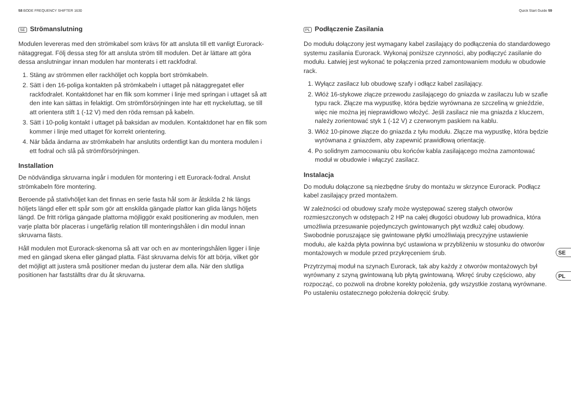58 BODE FREQUENCY SHIFTER 1630
SE Strömanslutning
Modulen levereras med den strömkabel som krävs för att ansluta till ett vanligt Eurorack-nätaggregat. Följ dessa steg för att ansluta ström till modulen. Det är lättare att göra dessa anslutningar innan modulen har monterats i ett rackfodral.
1. Stäng av strömmen eller rackhöljet och koppla bort strömkabeln.
2. Sätt i den 16-poliga kontakten på strömkabeln i uttaget på nätaggregatet eller rackfodralet. Kontaktdonet har en flik som kommer i linje med springan i uttaget så att den inte kan sättas in felaktigt. Om strömförsörjningen inte har ett nyckeluttag, se till att orientera stift 1 (-12 V) med den röda remsan på kabeln.
3. Sätt i 10-polig kontakt i uttaget på baksidan av modulen. Kontaktdonet har en flik som kommer i linje med uttaget för korrekt orientering.
4. När båda ändarna av strömkabeln har anslutits ordentligt kan du montera modulen i ett fodral och slå på strömförsörjningen.
Installation
De nödvändiga skruvarna ingår i modulen för montering i ett Eurorack-fodral. Anslut strömkabeln före montering.
Beroende på stativhöljet kan det finnas en serie fasta hål som är åtskilda 2 hk längs höljets längd eller ett spår som gör att enskilda gängade plattor kan glida längs höljets längd. De fritt rörliga gängade plattorna möjliggör exakt positionering av modulen, men varje platta bör placeras i ungefärlig relation till monteringshålen i din modul innan skruvarna fästs.
Håll modulen mot Eurorack-skenorna så att var och en av monteringshålen ligger i linje med en gängad skena eller gängad platta. Fäst skruvarna delvis för att börja, vilket gör det möjligt att justera små positioner medan du justerar dem alla. När den slutliga positionen har fastställts drar du åt skruvarna.
Quick Start Guide 59
PL Podłączenie Zasilania
Do modułu dołączony jest wymagany kabel zasilający do podłączenia do standardowego systemu zasilania Eurorack. Wykonaj poniższe czynności, aby podłączyć zasilanie do modułu. Łatwiej jest wykonać te połączenia przed zamontowaniem modułu w obudowie rack.
1. Wyłącz zasilacz lub obudowę szafy i odłącz kabel zasilający.
2. Włóż 16-stykowe złącze przewodu zasilającego do gniazda w zasilaczu lub w szafie typu rack. Złącze ma wypustkę, która będzie wyrównana ze szczeliną w gnieździe, więc nie można jej nieprawidłowo włożyć. Jeśli zasilacz nie ma gniazda z kluczem, należy zorientować styk 1 (-12 V) z czerwonym paskiem na kablu.
3. Włóż 10-pinowe złącze do gniazda z tyłu modułu. Złącze ma wypustkę, która będzie wyrównana z gniazdem, aby zapewnić prawidłową orientację.
4. Po solidnym zamocowaniu obu końców kabla zasilającego można zamontować moduł w obudowie i włączyć zasilacz.
Instalacja
Do modułu dołączone są niezbędne śruby do montażu w skrzynce Eurorack. Podłącz kabel zasilający przed montażem.
W zależności od obudowy szafy może występować szereg stałych otworów rozmieszczonych w odstępach 2 HP na całej długości obudowy lub prowadnica, która umożliwia przesuwanie pojedynczych gwintowanych płyt wzdłuż całej obudowy. Swobodnie poruszające się gwintowane płytki umożliwiają precyzyjne ustawienie modułu, ale każda płyta powinna być ustawiona w przybliżeniu w stosunku do otworów montażowych w module przed przykręceniem śrub.
Przytrzymaj moduł na szynach Eurorack, tak aby każdy z otworów montażowych był wyrównany z szyną gwintowaną lub płytą gwintowaną. Wkręć śruby częściowo, aby rozpocząć, co pozwoli na drobne korekty położenia, gdy wszystkie zostaną wyrównane. Po ustaleniu ostatecznego położenia dokręcić śruby.
SE
PL